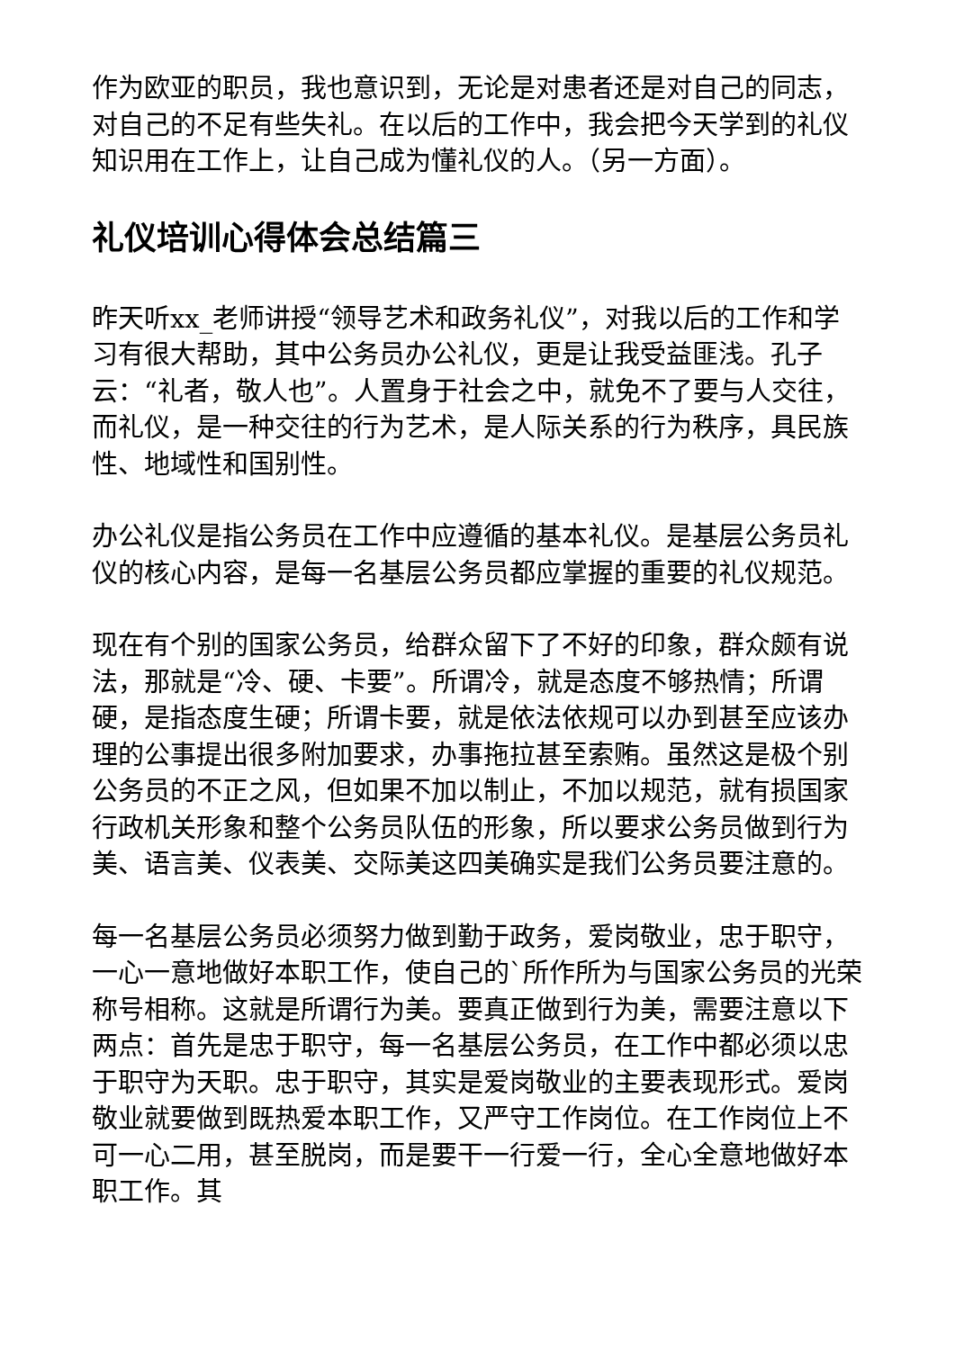作为欧亚的职员，我也意识到，无论是对患者还是对自己的同志，对自己的不足有些失礼。在以后的工作中，我会把今天学到的礼仪知识用在工作上，让自己成为懂礼仪的人。（另一方面）。
礼仪培训心得体会总结篇三
昨天听xx_老师讲授“领导艺术和政务礼仪”，对我以后的工作和学习有很大帮助，其中公务员办公礼仪，更是让我受益匪浅。孔子云：“礼者，敬人也”。人置身于社会之中，就免不了要与人交往，而礼仪，是一种交往的行为艺术，是人际关系的行为秩序，具民族性、地域性和国别性。
办公礼仪是指公务员在工作中应遵循的基本礼仪。是基层公务员礼仪的核心内容，是每一名基层公务员都应掌握的重要的礼仪规范。
现在有个别的国家公务员，给群众留下了不好的印象，群众颇有说法，那就是“冷、硬、卡要”。所谓冷，就是态度不够热情；所谓硬，是指态度生硬；所谓卡要，就是依法依规可以办到甚至应该办理的公事提出很多附加要求，办事拖拉甚至索贿。虽然这是极个别公务员的不正之风，但如果不加以制止，不加以规范，就有损国家行政机关形象和整个公务员队伍的形象，所以要求公务员做到行为美、语言美、仪表美、交际美这四美确实是我们公务员要注意的。
每一名基层公务员必须努力做到勤于政务，爱岗敬业，忠于职守，一心一意地做好本职工作，使自己的`所作所为与国家公务员的光荣称号相称。这就是所谓行为美。要真正做到行为美，需要注意以下两点：首先是忠于职守，每一名基层公务员，在工作中都必须以忠于职守为天职。忠于职守，其实是爱岗敬业的主要表现形式。爱岗敬业就要做到既热爱本职工作，又严守工作岗位。在工作岗位上不可一心二用，甚至脱岗，而是要干一行爱一行，全心全意地做好本职工作。其